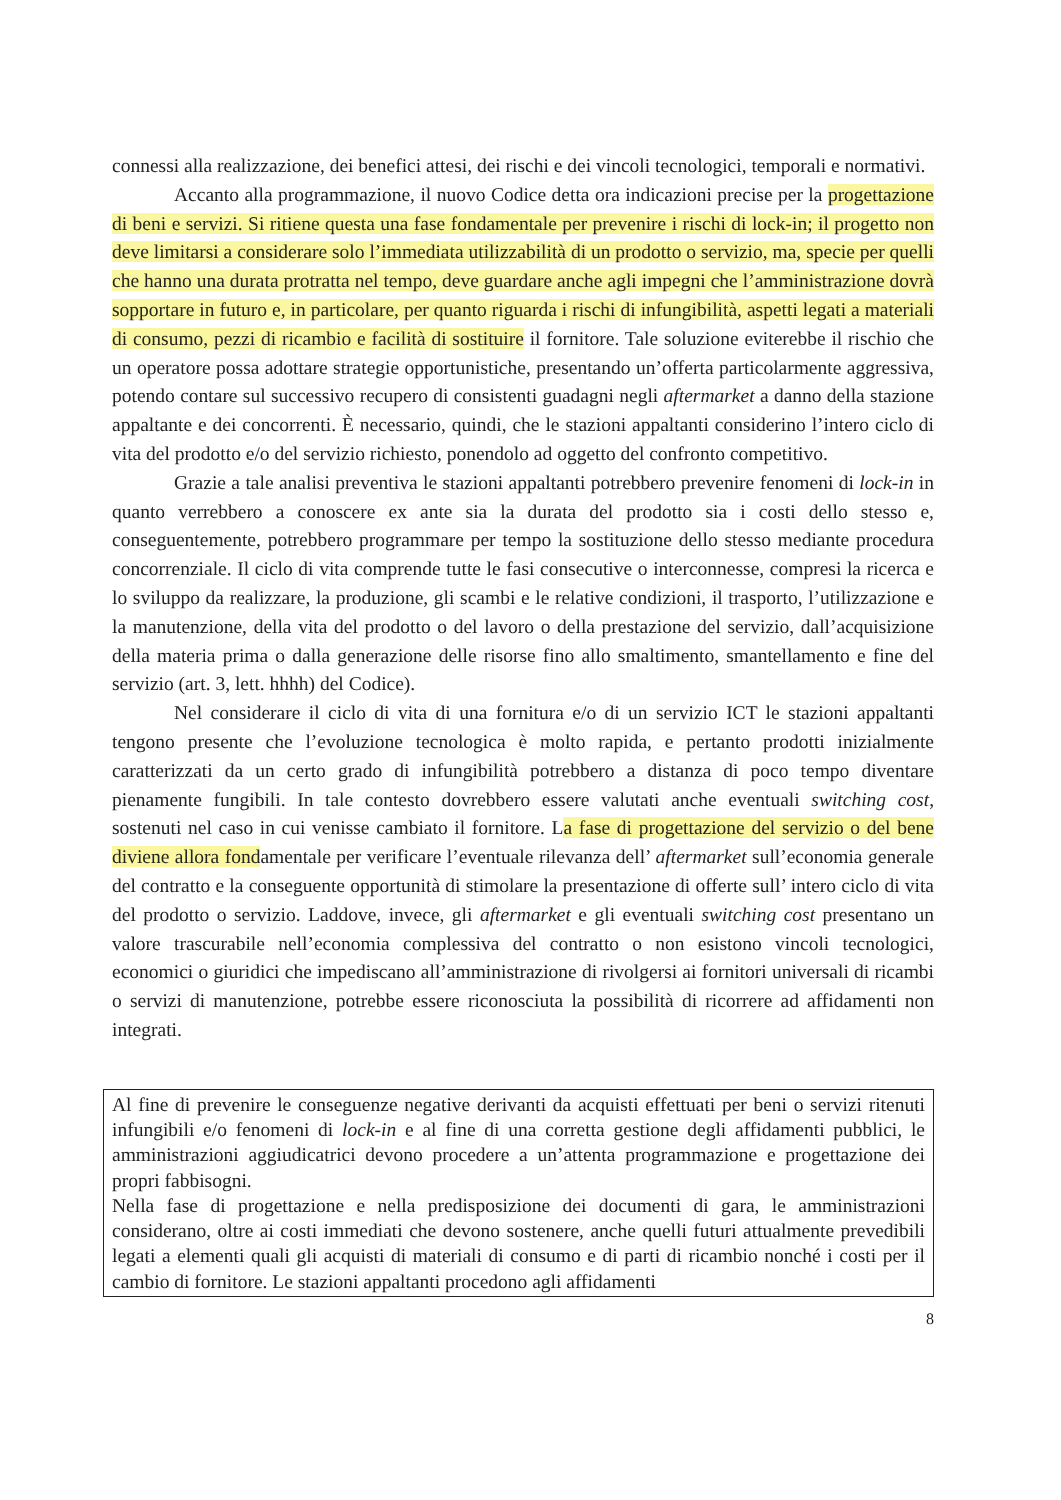connessi alla realizzazione, dei benefici attesi, dei rischi e dei vincoli tecnologici, temporali e normativi.
Accanto alla programmazione, il nuovo Codice detta ora indicazioni precise per la progettazione di beni e servizi. Si ritiene questa una fase fondamentale per prevenire i rischi di lock-in; il progetto non deve limitarsi a considerare solo l’immediata utilizzabilità di un prodotto o servizio, ma, specie per quelli che hanno una durata protratta nel tempo, deve guardare anche agli impegni che l’amministrazione dovrà sopportare in futuro e, in particolare, per quanto riguarda i rischi di infungibilità, aspetti legati a materiali di consumo, pezzi di ricambio e facilità di sostituire il fornitore. Tale soluzione eviterebbe il rischio che un operatore possa adottare strategie opportunistiche, presentando un’offerta particolarmente aggressiva, potendo contare sul successivo recupero di consistenti guadagni negli aftermarket a danno della stazione appaltante e dei concorrenti. È necessario, quindi, che le stazioni appaltanti considerino l’intero ciclo di vita del prodotto e/o del servizio richiesto, ponendolo ad oggetto del confronto competitivo.
Grazie a tale analisi preventiva le stazioni appaltanti potrebbero prevenire fenomeni di lock-in in quanto verrebbero a conoscere ex ante sia la durata del prodotto sia i costi dello stesso e, conseguentemente, potrebbero programmare per tempo la sostituzione dello stesso mediante procedura concorrenziale. Il ciclo di vita comprende tutte le fasi consecutive o interconnesse, compresi la ricerca e lo sviluppo da realizzare, la produzione, gli scambi e le relative condizioni, il trasporto, l’utilizzazione e la manutenzione, della vita del prodotto o del lavoro o della prestazione del servizio, dall’acquisizione della materia prima o dalla generazione delle risorse fino allo smaltimento, smantellamento e fine del servizio (art. 3, lett. hhhh) del Codice).
Nel considerare il ciclo di vita di una fornitura e/o di un servizio ICT le stazioni appaltanti tengono presente che l’evoluzione tecnologica è molto rapida, e pertanto prodotti inizialmente caratterizzati da un certo grado di infungibilità potrebbero a distanza di poco tempo diventare pienamente fungibili. In tale contesto dovrebbero essere valutati anche eventuali switching cost, sostenuti nel caso in cui venisse cambiato il fornitore. La fase di progettazione del servizio o del bene diviene allora fondamentale per verificare l’eventuale rilevanza dell’ aftermarket sull’economia generale del contratto e la conseguente opportunità di stimolare la presentazione di offerte sull’ intero ciclo di vita del prodotto o servizio. Laddove, invece, gli aftermarket e gli eventuali switching cost presentano un valore trascurabile nell’economia complessiva del contratto o non esistono vincoli tecnologici, economici o giuridici che impediscano all’amministrazione di rivolgersi ai fornitori universali di ricambi o servizi di manutenzione, potrebbe essere riconosciuta la possibilità di ricorrere ad affidamenti non integrati.
Al fine di prevenire le conseguenze negative derivanti da acquisti effettuati per beni o servizi ritenuti infungibili e/o fenomeni di lock-in e al fine di una corretta gestione degli affidamenti pubblici, le amministrazioni aggiudicatrici devono procedere a un’attenta programmazione e progettazione dei propri fabbisogni.
Nella fase di progettazione e nella predisposizione dei documenti di gara, le amministrazioni considerano, oltre ai costi immediati che devono sostenere, anche quelli futuri attualmente prevedibili legati a elementi quali gli acquisti di materiali di consumo e di parti di ricambio nonché i costi per il cambio di fornitore. Le stazioni appaltanti procedono agli affidamenti
8